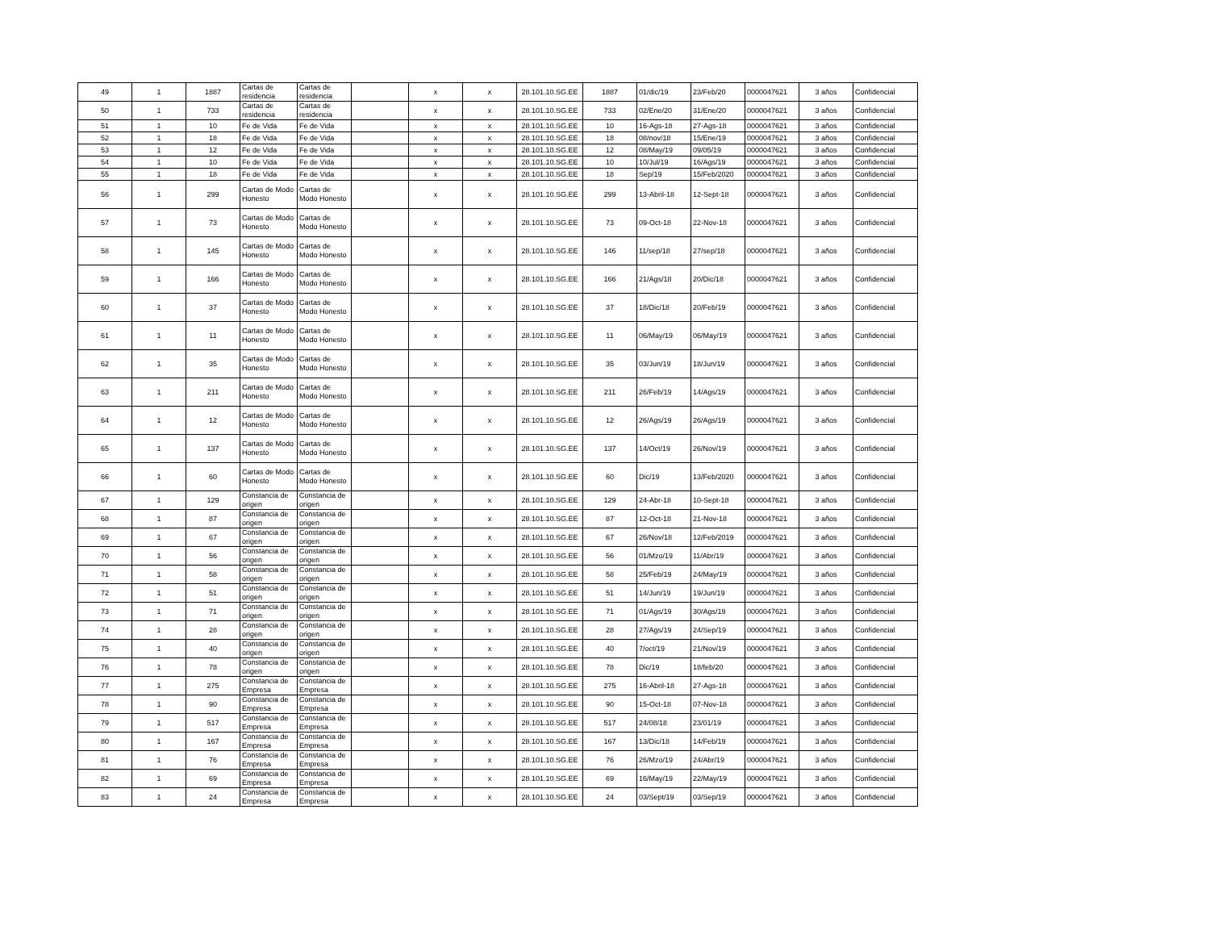| 49 | 1 | 1887 | Cartas de residencia | Cartas de residencia | | x | x | 28.101.10.SG.EE | 1887 | 01/dic/19 | 23/Feb/20 | 0000047621 | 3 años | Confidencial |
| 50 | 1 | 733 | Cartas de residencia | Cartas de residencia | | x | x | 28.101.10.SG.EE | 733 | 02/Ene/20 | 31/Ene/20 | 0000047621 | 3 años | Confidencial |
| 51 | 1 | 10 | Fe de Vida | Fe de Vida | | x | x | 28.101.10.SG.EE | 10 | 16-Ags-18 | 27-Ags-18 | 0000047621 | 3 años | Confidencial |
| 52 | 1 | 18 | Fe de Vida | Fe de Vida | | x | x | 28.101.10.SG.EE | 18 | 08/nov/18 | 15/Ene/19 | 0000047621 | 3 años | Confidencial |
| 53 | 1 | 12 | Fe de Vida | Fe de Vida | | x | x | 28.101.10.SG.EE | 12 | 08/May/19 | 09/05/19 | 0000047621 | 3 años | Confidencial |
| 54 | 1 | 10 | Fe de Vida | Fe de Vida | | x | x | 28.101.10.SG.EE | 10 | 10/Jul/19 | 16/Ags/19 | 0000047621 | 3 años | Confidencial |
| 55 | 1 | 18 | Fe de Vida | Fe de Vida | | x | x | 28.101.10.SG.EE | 18 | Sep/19 | 15/Feb/2020 | 0000047621 | 3 años | Confidencial |
| 56 | 1 | 299 | Cartas de Modo Honesto | Cartas de Modo Honesto | | x | x | 28.101.10.SG.EE | 299 | 13-Abril-18 | 12-Sept-18 | 0000047621 | 3 años | Confidencial |
| 57 | 1 | 73 | Cartas de Modo Honesto | Cartas de Modo Honesto | | x | x | 28.101.10.SG.EE | 73 | 09-Oct-18 | 22-Nov-18 | 0000047621 | 3 años | Confidencial |
| 58 | 1 | 145 | Cartas de Modo Honesto | Cartas de Modo Honesto | | x | x | 28.101.10.SG.EE | 146 | 11/sep/18 | 27/sep/18 | 0000047621 | 3 años | Confidencial |
| 59 | 1 | 166 | Cartas de Modo Honesto | Cartas de Modo Honesto | | x | x | 28.101.10.SG.EE | 166 | 21/Ags/18 | 20/Dic/18 | 0000047621 | 3 años | Confidencial |
| 60 | 1 | 37 | Cartas de Modo Honesto | Cartas de Modo Honesto | | x | x | 28.101.10.SG.EE | 37 | 18/Dic/18 | 20/Feb/19 | 0000047621 | 3 años | Confidencial |
| 61 | 1 | 11 | Cartas de Modo Honesto | Cartas de Modo Honesto | | x | x | 28.101.10.SG.EE | 11 | 06/May/19 | 06/May/19 | 0000047621 | 3 años | Confidencial |
| 62 | 1 | 35 | Cartas de Modo Honesto | Cartas de Modo Honesto | | x | x | 28.101.10.SG.EE | 35 | 03/Jun/19 | 18/Jun/19 | 0000047621 | 3 años | Confidencial |
| 63 | 1 | 211 | Cartas de Modo Honesto | Cartas de Modo Honesto | | x | x | 28.101.10.SG.EE | 211 | 26/Feb/19 | 14/Ags/19 | 0000047621 | 3 años | Confidencial |
| 64 | 1 | 12 | Cartas de Modo Honesto | Cartas de Modo Honesto | | x | x | 28.101.10.SG.EE | 12 | 26/Ags/19 | 26/Ags/19 | 0000047621 | 3 años | Confidencial |
| 65 | 1 | 137 | Cartas de Modo Honesto | Cartas de Modo Honesto | | x | x | 28.101.10.SG.EE | 137 | 14/Oct/19 | 26/Nov/19 | 0000047621 | 3 años | Confidencial |
| 66 | 1 | 60 | Cartas de Modo Honesto | Cartas de Modo Honesto | | x | x | 28.101.10.SG.EE | 60 | Dic/19 | 13/Feb/2020 | 0000047621 | 3 años | Confidencial |
| 67 | 1 | 129 | Constancia de origen | Constancia de origen | | x | x | 28.101.10.SG.EE | 129 | 24-Abr-18 | 10-Sept-18 | 0000047621 | 3 años | Confidencial |
| 68 | 1 | 87 | Constancia de origen | Constancia de origen | | x | x | 28.101.10.SG.EE | 87 | 12-Oct-18 | 21-Nov-18 | 0000047621 | 3 años | Confidencial |
| 69 | 1 | 67 | Constancia de origen | Constancia de origen | | x | x | 28.101.10.SG.EE | 67 | 26/Nov/18 | 12/Feb/2019 | 0000047621 | 3 años | Confidencial |
| 70 | 1 | 56 | Constancia de origen | Constancia de origen | | x | x | 28.101.10.SG.EE | 56 | 01/Mzo/19 | 11/Abr/19 | 0000047621 | 3 años | Confidencial |
| 71 | 1 | 58 | Constancia de origen | Constancia de origen | | x | x | 28.101.10.SG.EE | 58 | 25/Feb/19 | 24/May/19 | 0000047621 | 3 años | Confidencial |
| 72 | 1 | 51 | Constancia de origen | Constancia de origen | | x | x | 28.101.10.SG.EE | 51 | 14/Jun/19 | 19/Jun/19 | 0000047621 | 3 años | Confidencial |
| 73 | 1 | 71 | Constancia de origen | Constancia de origen | | x | x | 28.101.10.SG.EE | 71 | 01/Ags/19 | 30/Ags/19 | 0000047621 | 3 años | Confidencial |
| 74 | 1 | 28 | Constancia de origen | Constancia de origen | | x | x | 28.101.10.SG.EE | 28 | 27/Ags/19 | 24/Sep/19 | 0000047621 | 3 años | Confidencial |
| 75 | 1 | 40 | Constancia de origen | Constancia de origen | | x | x | 28.101.10.SG.EE | 40 | 7/oct/19 | 21/Nov/19 | 0000047621 | 3 años | Confidencial |
| 76 | 1 | 78 | Constancia de origen | Constancia de origen | | x | x | 28.101.10.SG.EE | 78 | Dic/19 | 18/feb/20 | 0000047621 | 3 años | Confidencial |
| 77 | 1 | 275 | Constancia de Empresa | Constancia de Empresa | | x | x | 28.101.10.SG.EE | 275 | 16-Abril-18 | 27-Ags-18 | 0000047621 | 3 años | Confidencial |
| 78 | 1 | 90 | Constancia de Empresa | Constancia de Empresa | | x | x | 28.101.10.SG.EE | 90 | 15-Oct-18 | 07-Nov-18 | 0000047621 | 3 años | Confidencial |
| 79 | 1 | 517 | Constancia de Empresa | Constancia de Empresa | | x | x | 28.101.10.SG.EE | 517 | 24/08/18 | 23/01/19 | 0000047621 | 3 años | Confidencial |
| 80 | 1 | 167 | Constancia de Empresa | Constancia de Empresa | | x | x | 28.101.10.SG.EE | 167 | 13/Dic/18 | 14/Feb/19 | 0000047621 | 3 años | Confidencial |
| 81 | 1 | 76 | Constancia de Empresa | Constancia de Empresa | | x | x | 28.101.10.SG.EE | 76 | 26/Mzo/19 | 24/Abr/19 | 0000047621 | 3 años | Confidencial |
| 82 | 1 | 69 | Constancia de Empresa | Constancia de Empresa | | x | x | 28.101.10.SG.EE | 69 | 16/May/19 | 22/May/19 | 0000047621 | 3 años | Confidencial |
| 83 | 1 | 24 | Constancia de Empresa | Constancia de Empresa | | x | x | 28.101.10.SG.EE | 24 | 03/Sept/19 | 03/Sep/19 | 0000047621 | 3 años | Confidencial |